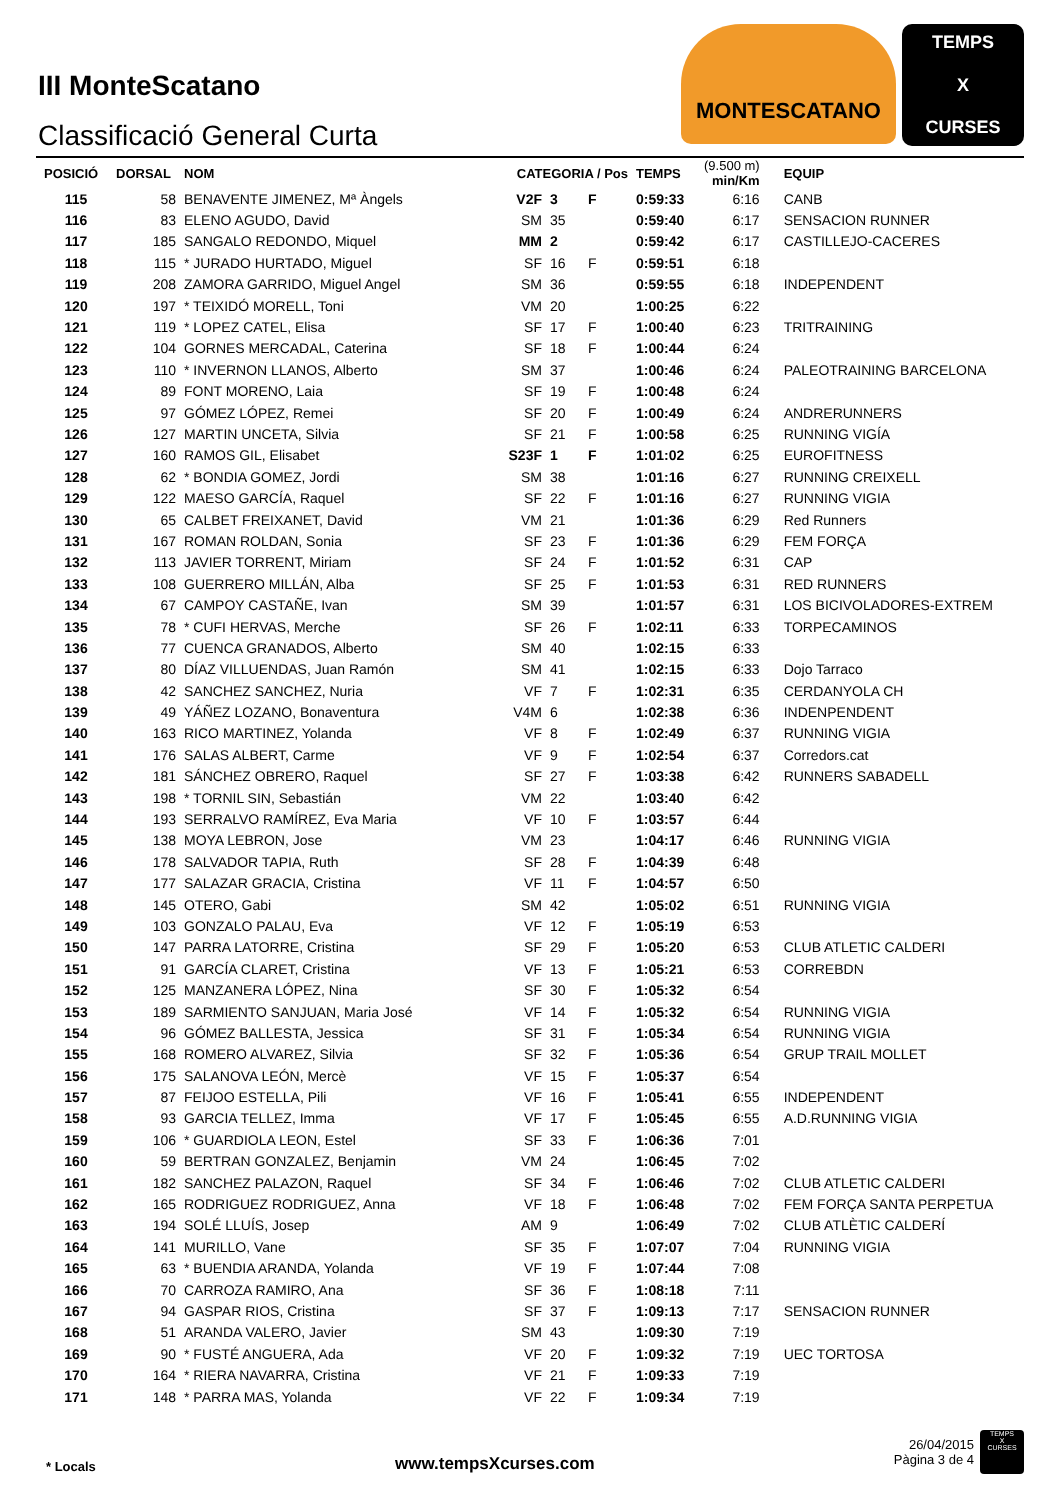III MonteScatano
Classificació General Curta
MONTESCATANO
TEMPS
X
CURSES
| POSICIÓ | DORSAL | NOM | CATEGORIA / Pos | | | TEMPS | (9.500 m) min/Km | EQUIP |
| --- | --- | --- | --- | --- | --- | --- | --- | --- |
| 115 | 58 | BENAVENTE JIMENEZ, Mª Àngels | V2F | 3 | F | 0:59:33 | 6:16 | CANB |
| 116 | 83 | ELENO AGUDO, David | SM | 35 | | 0:59:40 | 6:17 | SENSACION RUNNER |
| 117 | 185 | SANGALO REDONDO, Miquel | MM | 2 | | 0:59:42 | 6:17 | CASTILLEJO-CACERES |
| 118 | 115 | * JURADO HURTADO, Miguel | SF | 16 | F | 0:59:51 | 6:18 | |
| 119 | 208 | ZAMORA GARRIDO, Miguel Angel | SM | 36 | | 0:59:55 | 6:18 | INDEPENDENT |
| 120 | 197 | * TEIXIDÓ MORELL, Toni | VM | 20 | | 1:00:25 | 6:22 | |
| 121 | 119 | * LOPEZ CATEL, Elisa | SF | 17 | F | 1:00:40 | 6:23 | TRITRAINING |
| 122 | 104 | GORNES MERCADAL, Caterina | SF | 18 | F | 1:00:44 | 6:24 | |
| 123 | 110 | * INVERNON LLANOS, Alberto | SM | 37 | | 1:00:46 | 6:24 | PALEOTRAINING BARCELONA |
| 124 | 89 | FONT MORENO, Laia | SF | 19 | F | 1:00:48 | 6:24 | |
| 125 | 97 | GÓMEZ LÓPEZ, Remei | SF | 20 | F | 1:00:49 | 6:24 | ANDRERUNNERS |
| 126 | 127 | MARTIN UNCETA, Silvia | SF | 21 | F | 1:00:58 | 6:25 | RUNNING VIGÍA |
| 127 | 160 | RAMOS GIL, Elisabet | S23F | 1 | F | 1:01:02 | 6:25 | EUROFITNESS |
| 128 | 62 | * BONDIA GOMEZ, Jordi | SM | 38 | | 1:01:16 | 6:27 | RUNNING CREIXELL |
| 129 | 122 | MAESO GARCÍA, Raquel | SF | 22 | F | 1:01:16 | 6:27 | RUNNING VIGIA |
| 130 | 65 | CALBET FREIXANET, David | VM | 21 | | 1:01:36 | 6:29 | Red Runners |
| 131 | 167 | ROMAN ROLDAN, Sonia | SF | 23 | F | 1:01:36 | 6:29 | FEM FORÇA |
| 132 | 113 | JAVIER TORRENT, Miriam | SF | 24 | F | 1:01:52 | 6:31 | CAP |
| 133 | 108 | GUERRERO MILLÁN, Alba | SF | 25 | F | 1:01:53 | 6:31 | RED RUNNERS |
| 134 | 67 | CAMPOY CASTAÑE, Ivan | SM | 39 | | 1:01:57 | 6:31 | LOS BICIVOLADORES-EXTREM |
| 135 | 78 | * CUFI HERVAS, Merche | SF | 26 | F | 1:02:11 | 6:33 | TORPECAMINOS |
| 136 | 77 | CUENCA GRANADOS, Alberto | SM | 40 | | 1:02:15 | 6:33 | |
| 137 | 80 | DÍAZ VILLUENDAS, Juan Ramón | SM | 41 | | 1:02:15 | 6:33 | Dojo Tarraco |
| 138 | 42 | SANCHEZ SANCHEZ, Nuria | VF | 7 | F | 1:02:31 | 6:35 | CERDANYOLA CH |
| 139 | 49 | YÁÑEZ LOZANO, Bonaventura | V4M | 6 | | 1:02:38 | 6:36 | INDENPENDENT |
| 140 | 163 | RICO MARTINEZ, Yolanda | VF | 8 | F | 1:02:49 | 6:37 | RUNNING VIGIA |
| 141 | 176 | SALAS ALBERT, Carme | VF | 9 | F | 1:02:54 | 6:37 | Corredors.cat |
| 142 | 181 | SÁNCHEZ OBRERO, Raquel | SF | 27 | F | 1:03:38 | 6:42 | RUNNERS SABADELL |
| 143 | 198 | * TORNIL SIN, Sebastián | VM | 22 | | 1:03:40 | 6:42 | |
| 144 | 193 | SERRALVO RAMÍREZ, Eva Maria | VF | 10 | F | 1:03:57 | 6:44 | |
| 145 | 138 | MOYA LEBRON, Jose | VM | 23 | | 1:04:17 | 6:46 | RUNNING VIGIA |
| 146 | 178 | SALVADOR TAPIA, Ruth | SF | 28 | F | 1:04:39 | 6:48 | |
| 147 | 177 | SALAZAR GRACIA, Cristina | VF | 11 | F | 1:04:57 | 6:50 | |
| 148 | 145 | OTERO, Gabi | SM | 42 | | 1:05:02 | 6:51 | RUNNING VIGIA |
| 149 | 103 | GONZALO PALAU, Eva | VF | 12 | F | 1:05:19 | 6:53 | |
| 150 | 147 | PARRA LATORRE, Cristina | SF | 29 | F | 1:05:20 | 6:53 | CLUB ATLETIC CALDERI |
| 151 | 91 | GARCÍA CLARET, Cristina | VF | 13 | F | 1:05:21 | 6:53 | CORREBDN |
| 152 | 125 | MANZANERA LÓPEZ, Nina | SF | 30 | F | 1:05:32 | 6:54 | |
| 153 | 189 | SARMIENTO SANJUAN, Maria José | VF | 14 | F | 1:05:32 | 6:54 | RUNNING VIGIA |
| 154 | 96 | GÓMEZ BALLESTA, Jessica | SF | 31 | F | 1:05:34 | 6:54 | RUNNING VIGIA |
| 155 | 168 | ROMERO ALVAREZ, Silvia | SF | 32 | F | 1:05:36 | 6:54 | GRUP TRAIL MOLLET |
| 156 | 175 | SALANOVA LEÓN, Mercè | VF | 15 | F | 1:05:37 | 6:54 | |
| 157 | 87 | FEIJOO ESTELLA, Pili | VF | 16 | F | 1:05:41 | 6:55 | INDEPENDENT |
| 158 | 93 | GARCIA TELLEZ, Imma | VF | 17 | F | 1:05:45 | 6:55 | A.D.RUNNING VIGIA |
| 159 | 106 | * GUARDIOLA LEON, Estel | SF | 33 | F | 1:06:36 | 7:01 | |
| 160 | 59 | BERTRAN GONZALEZ, Benjamin | VM | 24 | | 1:06:45 | 7:02 | |
| 161 | 182 | SANCHEZ PALAZON, Raquel | SF | 34 | F | 1:06:46 | 7:02 | CLUB ATLETIC CALDERI |
| 162 | 165 | RODRIGUEZ RODRIGUEZ, Anna | VF | 18 | F | 1:06:48 | 7:02 | FEM FORÇA SANTA PERPETUA |
| 163 | 194 | SOLÉ LLUÍS, Josep | AM | 9 | | 1:06:49 | 7:02 | CLUB ATLÈTIC CALDERÍ |
| 164 | 141 | MURILLO, Vane | SF | 35 | F | 1:07:07 | 7:04 | RUNNING VIGIA |
| 165 | 63 | * BUENDIA ARANDA, Yolanda | VF | 19 | F | 1:07:44 | 7:08 | |
| 166 | 70 | CARROZA RAMIRO, Ana | SF | 36 | F | 1:08:18 | 7:11 | |
| 167 | 94 | GASPAR RIOS, Cristina | SF | 37 | F | 1:09:13 | 7:17 | SENSACION RUNNER |
| 168 | 51 | ARANDA VALERO, Javier | SM | 43 | | 1:09:30 | 7:19 | |
| 169 | 90 | * FUSTÉ ANGUERA, Ada | VF | 20 | F | 1:09:32 | 7:19 | UEC TORTOSA |
| 170 | 164 | * RIERA NAVARRA, Cristina | VF | 21 | F | 1:09:33 | 7:19 | |
| 171 | 148 | * PARRA MAS, Yolanda | VF | 22 | F | 1:09:34 | 7:19 | |
* Locals www.tempsXcurses.com
26/04/2015
Pàgina 3 de 4
TEMPS
X
CURSES